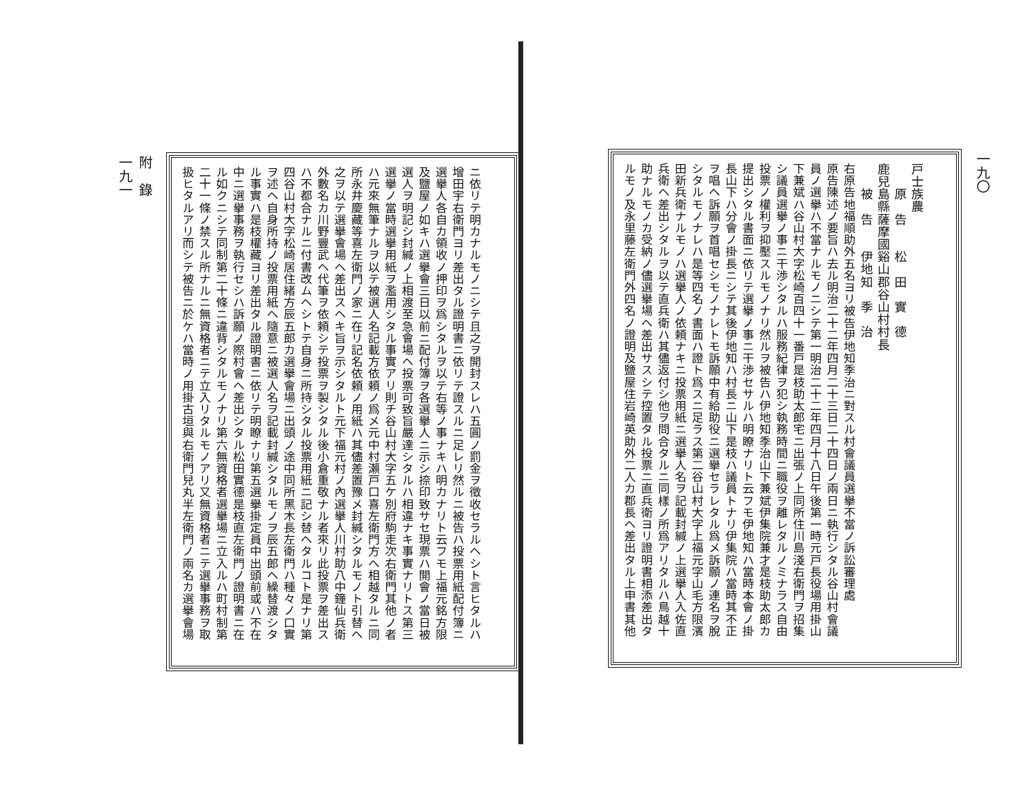一九〇
戸士族農
　　原　告　　松　田　實　德
鹿兒島縣薩摩國谿山郡谷山村村長
　　被　告　　伊地知　季　治
右原告地福順助外五名ヨリ被告伊地知季治ニ對スル村會議員選擧不當ノ訴訟審理處
原告陳述ノ要旨ハ去ル明治二十二年四月二十三日二十四日ノ兩日ニ執行シタル谷山村會議
員ノ選擧ハ不當ナルモノニシテ第一明治二十二年四月十八日午後第一時元戸長役場用掛山
下兼斌ハ谷山村大字松崎百四十一番戸是枝助太郎宅ニ出張ノ上同所住川島淺右衛門ヲ招集
シ議員選擧ノ事ニ干渉シタルハ服務紀律ヲ犯シ執務時間ニ職役ヲ離レタルノミナラス自由
投票ノ權利ヲ抑壓スルモノナリ然ルヲ被告ハ伊地知季治山下兼斌伊集院兼才是枝助太郎カ
提出シタル書面ニ依リテ選擧ノ事ニ干渉セサルハ明瞭ナリト云フモ伊地知ハ當時本會ノ掛
長山下ハ分會ノ掛長ニシテ其後伊地知ハ村長ニ山下是枝ハ議員トナリ伊集院ハ當時其不正
ヲ唱ヘ訴願ヲ首唱セシモノナレトモ訴願中有給助役ニ選擧セラレタル爲メ訴願ノ連名ヲ脫
シタルモノナレハ是等四名ノ書面ハ證ト爲スニ足ラス第二谷山村大字上福元字山毛方限濱
田新兵衛ナルモノハ選擧人ノ依頼ナキニ投票用紙ニ選擧人名ヲ記載封緘ノ上選擧人入佐直
兵衛ヘ差出シタルヲ以テ直兵衛ハ其儘返付シ他ヲ問合タルニ同樣ノ所爲アリタルハ鳥越十
助ナルモノカ受納ノ儘選擧場ヘ差出サスシテ控置タル投票ニ直兵衛ヨリ證明書相添差出タ
ルモノ及永里藤左衛門外四名ノ證明及鹽屋住岩崎英助外二人カ郡長ヘ差出タル上申書其他
ニ依リテ明カナルモノニシテ且之ヲ開封スレハ五圓ノ罰金ヲ徵收セラルヘシト言ヒタルハ
增田宇右衛門ヨリ差出タル證明書ニ依リテ證スルニ足レリ然ルニ被告ハ投票用紙配付簿ニ
選擧人各自カ領收ノ押印ヲ爲シタルヲ以テ右等ノ事ナキハ明カナリト云フモ上福元銘方限
及鹽屋ノ如キハ選擧會三日以前ニ配付簿ヲ各選擧人ニ示シ捺印致サセ現票ハ開會ノ當日被
選人ヲ明記シ封緘ノ上相渡至急會場ヘ投票可致旨嚴達シタルハ相違ナキ事實ナリトス第三
選擧ノ當時選擧用紙ヲ濫用シタル事實アリ則チ谷山村大字五ケ別府駒走次右衛門其他ノ者
ハ元來無筆ナルヲ以テ被選人名記載方依頼ノ爲メ元中村瀨戸口喜左衛門方ヘ相越タルニ同
所永井慶藏等喜左衛門ノ家ニ在リ記名依頼ノ用紙ハ其儘差置豫メ封緘シタルモノト引替ヘ
之ヲ以テ選擧會場ヘ差出スヘキ旨ヲ示シタルト元下福元村ノ內選擧人川村助八中鐘仙兵衛
外數名カ川野豐武ヘ代筆ヲ依頼シテ投票ヲ製シタル後小倉重敬ナル者來リ此投票ヲ差出ス
ハ不都合ナルニ付書改ムヘシトテ自身ニ所持シタル投票用紙ニ記シ替ヘタルコト是ナリ第
四谷山村大字松崎居住緒方辰五郎カ選擧會場ニ出頭ノ途中同所黑木長左衛門ハ種々ノ口實
ヲ述ヘ自身所持ノ投票用紙ヘ隨意ニ被選人名ヲ記載封緘シタルモノヲ辰五郎ヘ繰替渡シタ
ル事實ハ是枝權藏ヨリ差出タル證明書ニ依リテ明瞭ナリ第五選擧掛定員中出頭前或ハ不在
中ニ選擧事務ヲ執行セシハ訴願ノ際村會ヘ差出シタル松田實德是枝直左衛門ノ證明書ニ在
ル如クニシテ同制第二十條ニ違背シタルモノナリ第六無資格者選擧場ニ立入ルハ町村制第
二十一條ノ禁スル所ナルニ無資格者ニテ立入リタルモノアリ又無資格者ニテ選擧事務ヲ取
扱ヒタルアリ而シテ被告ニ於ケハ當時ノ用掛古垣與右衛門兒丸半左衛門ノ兩名カ選擧會場
附　錄
一九一